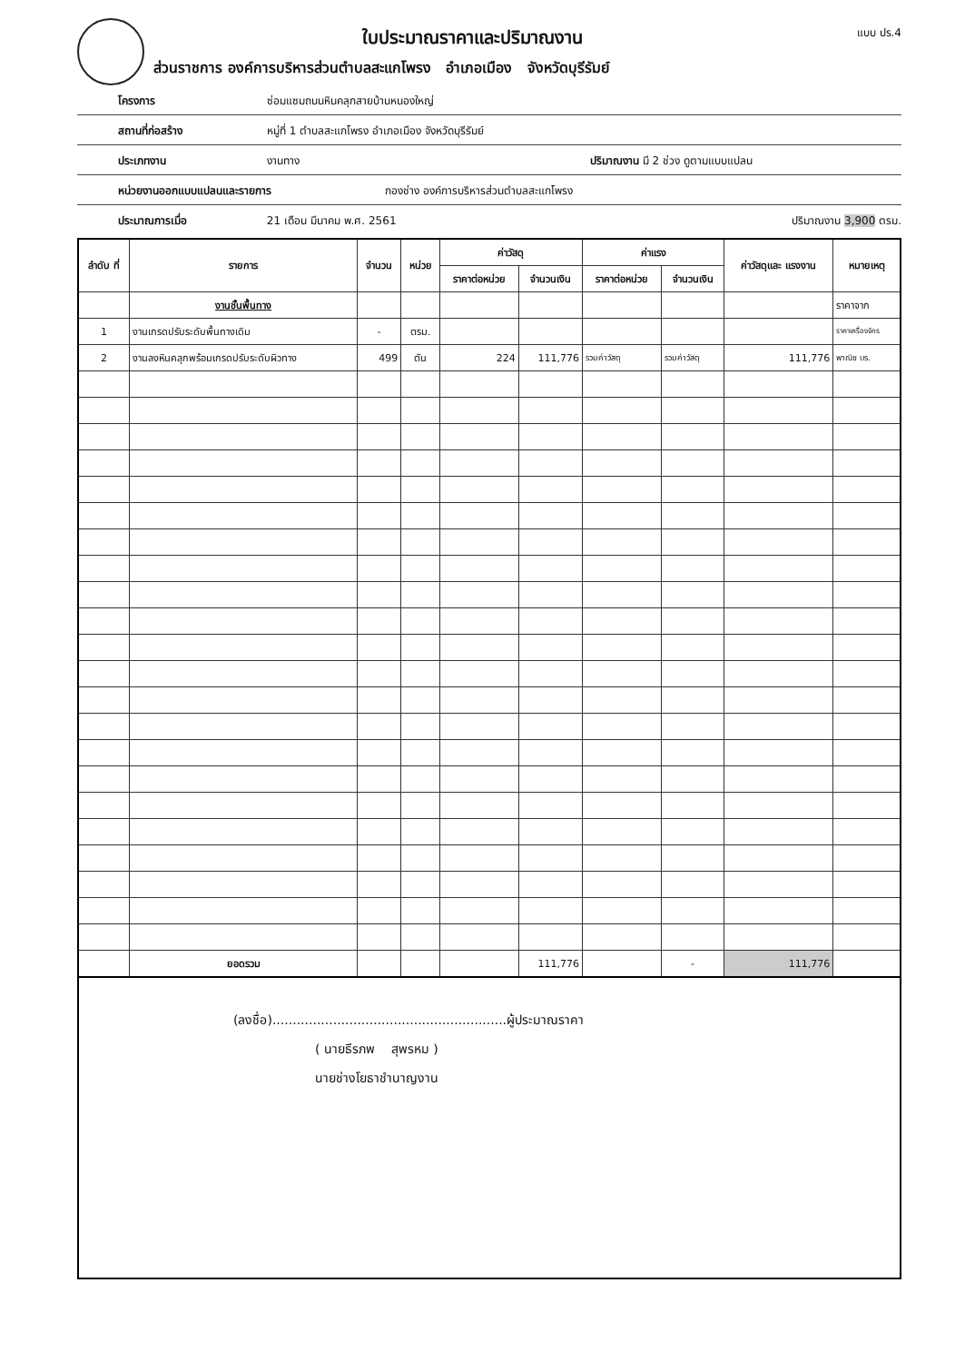แบบ ปร.4
ใบประมาณราคาและปริมาณงาน
ส่วนราชการ องค์การบริหารส่วนตำบลสะแกโพรง อำเภอเมือง จังหวัดบุรีรัมย์
โครงการ ซ่อมแซมถนนหินคลุกสายบ้านหนองใหญ่
สถานที่ก่อสร้าง หมู่ที่ 1 ตำบลสะแกโพรง อำเภอเมือง จังหวัดบุรีรัมย์
ประเภทงาน งานทาง ปริมาณงาน มี 2 ช่วง ดูตามแบบแปลน
หน่วยงานออกแบบแปลนและรายการ กองช่าง องค์การบริหารส่วนตำบลสะแกโพรง
ประมาณการเมื่อ 21 เดือน มีนาคม พ.ศ. 2561 ปริมาณงาน 3,900 ตรม.
| ลำดับ ที่ | รายการ | จำนวน | หน่วย | ค่าวัสดุ | | ค่าแรง | | ค่าวัสดุและ แรงงาน | หมายเหตุ |
| --- | --- | --- | --- | --- | --- | --- | --- | --- | --- |
| | | | | ราคาต่อหน่วย | จำนวนเงิน | ราคาต่อหน่วย | จำนวนเงิน | | |
| | งานชั้นพื้นทาง | | | | | | | | ราคาจาก |
| 1 | งานเกรดปรับระดับพื้นทางเดิม | - | ตรม. | | | | | | ราคาเครื่องจักร |
| 2 | งานลงหินคลุกพร้อมเกรดปรับระดับผิวทาง | 499 | ตัน | 224 | 111,776 | รวมค่าวัสดุ | รวมค่าวัสดุ | 111,776 | พาณิช บร. |
| | ยอดรวม | | | | 111,776 | | - | 111,776 | |
(ลงชื่อ)..........................................................ผู้ประมาณราคา
( นายธีรภพ สุพรหม )
นายช่างโยธาชำนาญงาน